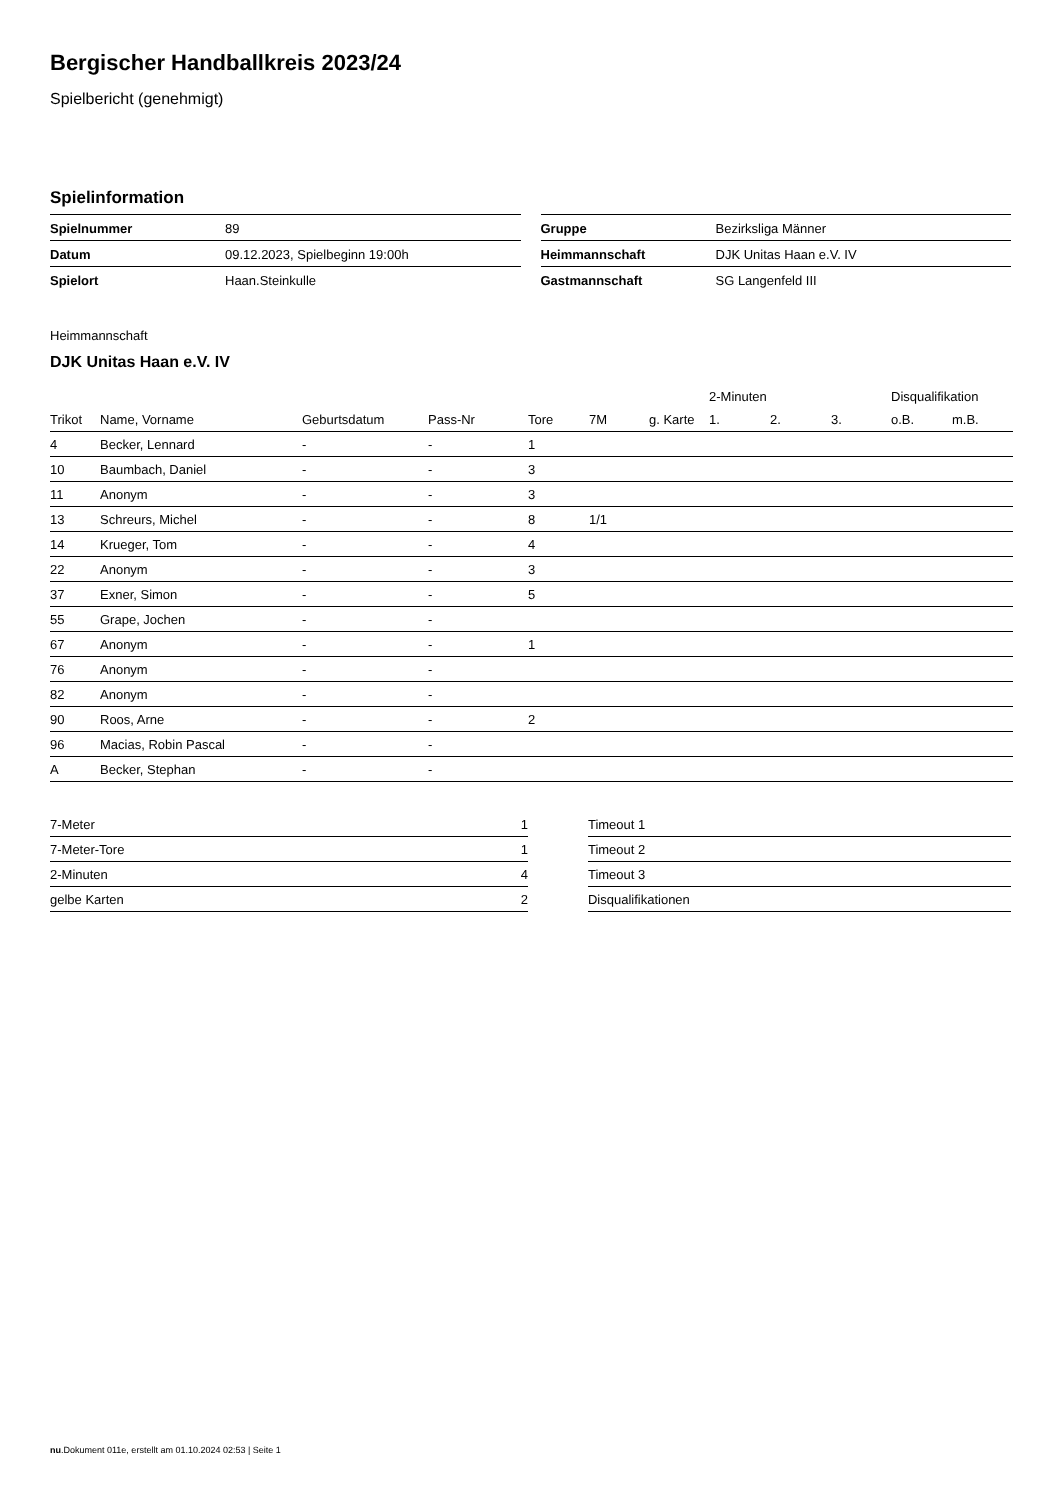Bergischer Handballkreis 2023/24
Spielbericht (genehmigt)
Spielinformation
| Spielnummer | 89 |
| Datum | 09.12.2023, Spielbeginn 19:00h |
| Spielort | Haan.Steinkulle |
| Gruppe | Bezirksliga Männer |
| Heimmannschaft | DJK Unitas Haan e.V. IV |
| Gastmannschaft | SG Langenfeld III |
Heimmannschaft
DJK Unitas Haan e.V. IV
| | | | | | | | 2-Minuten | | | Disqualifikation | |
| --- | --- | --- | --- | --- | --- | --- | --- | --- | --- | --- | --- |
| Trikot | Name, Vorname | Geburtsdatum | Pass-Nr | Tore | 7M | g. Karte | 1. | 2. | 3. | o.B. | m.B. |
| 4 | Becker, Lennard | - | - | 1 | | | | | | | |
| 10 | Baumbach, Daniel | - | - | 3 | | | | | | | |
| 11 | Anonym | - | - | 3 | | | | | | | |
| 13 | Schreurs, Michel | - | - | 8 | 1/1 | | | | | | |
| 14 | Krueger, Tom | - | - | 4 | | | | | | | |
| 22 | Anonym | - | - | 3 | | | | | | | |
| 37 | Exner, Simon | - | - | 5 | | | | | | | |
| 55 | Grape, Jochen | - | - | | | | | | | | |
| 67 | Anonym | - | - | 1 | | | | | | | |
| 76 | Anonym | - | - | | | | | | | | |
| 82 | Anonym | - | - | | | | | | | | |
| 90 | Roos, Arne | - | - | 2 | | | | | | | |
| 96 | Macias, Robin Pascal | - | - | | | | | | | | |
| A | Becker, Stephan | - | - | | | | | | | | |
| 7-Meter | 1 |
| 7-Meter-Tore | 1 |
| 2-Minuten | 4 |
| gelbe Karten | 2 |
| Timeout 1 |
| Timeout 2 |
| Timeout 3 |
| Disqualifikationen |
nu.Dokument 011e, erstellt am 01.10.2024 02:53 | Seite 1